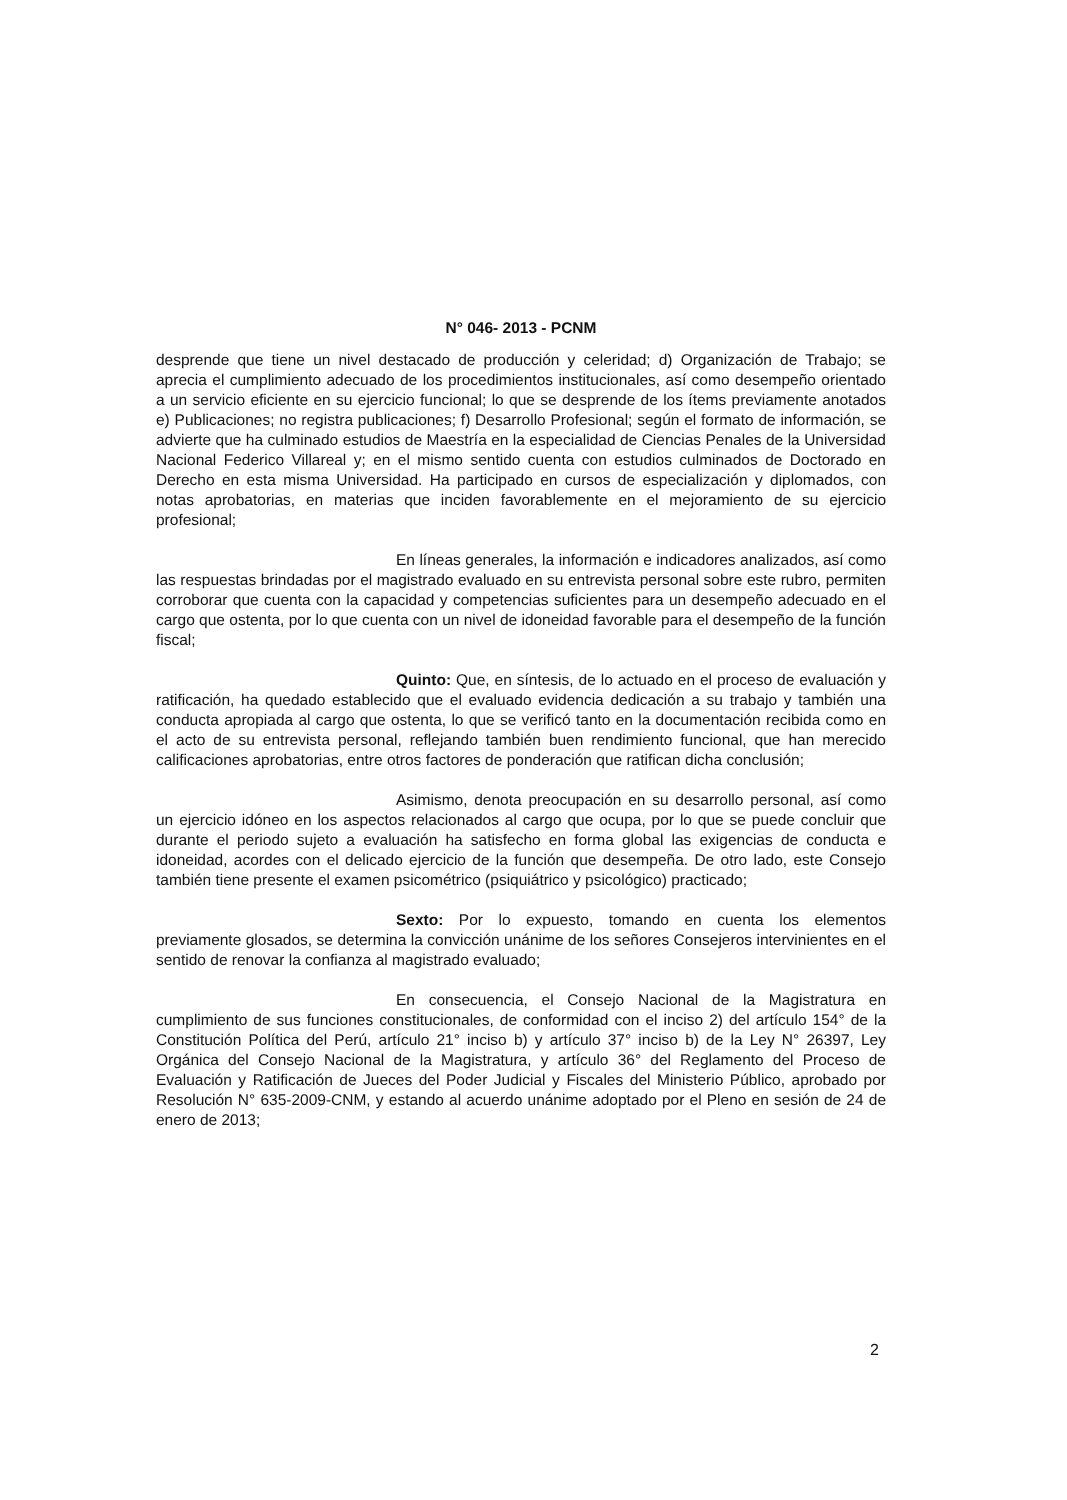N° 046- 2013 - PCNM
desprende que tiene un nivel destacado de producción y celeridad; d) Organización de Trabajo; se aprecia el cumplimiento adecuado de los procedimientos institucionales, así como desempeño orientado a un servicio eficiente en su ejercicio funcional; lo que se desprende de los ítems previamente anotados e) Publicaciones; no registra publicaciones; f) Desarrollo Profesional; según el formato de información, se advierte que ha culminado estudios de Maestría en la especialidad de Ciencias Penales de la Universidad Nacional Federico Villareal y; en el mismo sentido cuenta con estudios culminados de Doctorado en Derecho en esta misma Universidad. Ha participado en cursos de especialización y diplomados, con notas aprobatorias, en materias que inciden favorablemente en el mejoramiento de su ejercicio profesional;
En líneas generales, la información e indicadores analizados, así como las respuestas brindadas por el magistrado evaluado en su entrevista personal sobre este rubro, permiten corroborar que cuenta con la capacidad y competencias suficientes para un desempeño adecuado en el cargo que ostenta, por lo que cuenta con un nivel de idoneidad favorable para el desempeño de la función fiscal;
Quinto: Que, en síntesis, de lo actuado en el proceso de evaluación y ratificación, ha quedado establecido que el evaluado evidencia dedicación a su trabajo y también una conducta apropiada al cargo que ostenta, lo que se verificó tanto en la documentación recibida como en el acto de su entrevista personal, reflejando también buen rendimiento funcional, que han merecido calificaciones aprobatorias, entre otros factores de ponderación que ratifican dicha conclusión;
Asimismo, denota preocupación en su desarrollo personal, así como un ejercicio idóneo en los aspectos relacionados al cargo que ocupa, por lo que se puede concluir que durante el periodo sujeto a evaluación ha satisfecho en forma global las exigencias de conducta e idoneidad, acordes con el delicado ejercicio de la función que desempeña. De otro lado, este Consejo también tiene presente el examen psicométrico (psiquiátrico y psicológico) practicado;
Sexto: Por lo expuesto, tomando en cuenta los elementos previamente glosados, se determina la convicción unánime de los señores Consejeros intervinientes en el sentido de renovar la confianza al magistrado evaluado;
En consecuencia, el Consejo Nacional de la Magistratura en cumplimiento de sus funciones constitucionales, de conformidad con el inciso 2) del artículo 154° de la Constitución Política del Perú, artículo 21° inciso b) y artículo 37° inciso b) de la Ley N° 26397, Ley Orgánica del Consejo Nacional de la Magistratura, y artículo 36° del Reglamento del Proceso de Evaluación y Ratificación de Jueces del Poder Judicial y Fiscales del Ministerio Público, aprobado por Resolución N° 635-2009-CNM, y estando al acuerdo unánime adoptado por el Pleno en sesión de 24 de enero de 2013;
2